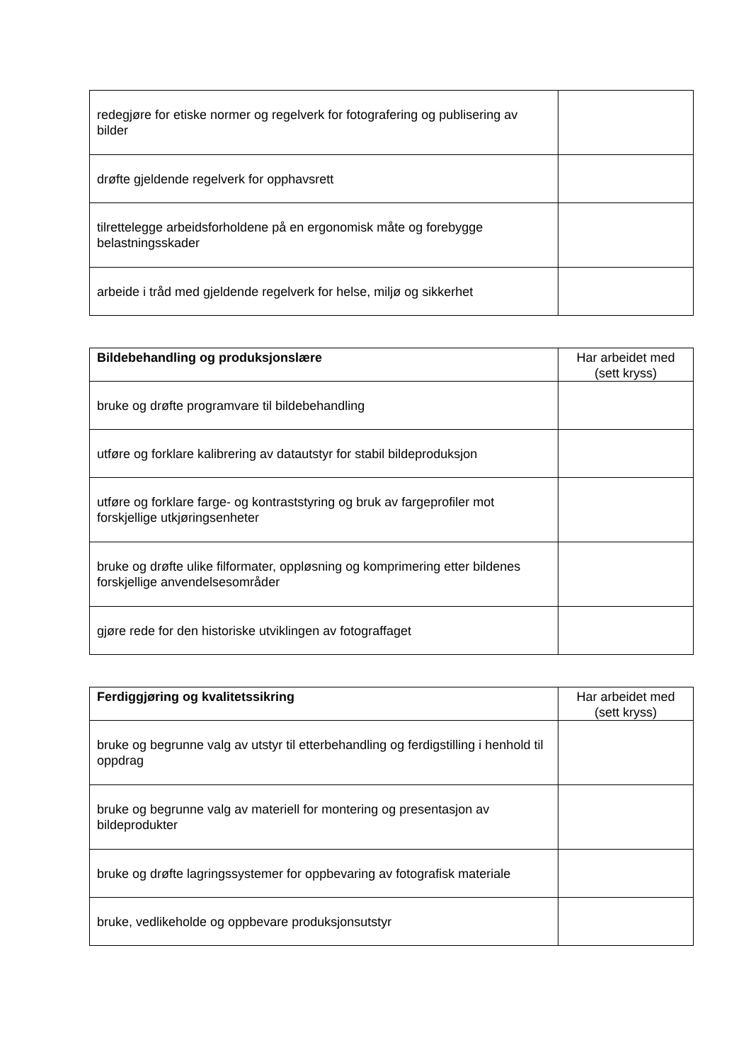| redegjøre for etiske normer og regelverk for fotografering og publisering av bilder | |
| drøfte gjeldende regelverk for opphavsrett | |
| tilrettelegge arbeidsforholdene på en ergonomisk måte og forebygge belastningsskader | |
| arbeide i tråd med gjeldende regelverk for helse, miljø og sikkerhet | |
| Bildebehandling og produksjonslære | Har arbeidet med (sett kryss) |
| --- | --- |
| bruke og drøfte programvare til bildebehandling | |
| utføre og forklare kalibrering av datautstyr for stabil bildeproduksjon | |
| utføre og forklare farge- og kontraststyring og bruk av fargeprofiler mot forskjellige utkjøringsenheter | |
| bruke og drøfte ulike filformater, oppløsning og komprimering etter bildenes forskjellige anvendelsesområder | |
| gjøre rede for den historiske utviklingen av fotograffaget | |
| Ferdiggjøring og kvalitetssikring | Har arbeidet med (sett kryss) |
| --- | --- |
| bruke og begrunne valg av utstyr til etterbehandling og ferdigstilling i henhold til oppdrag | |
| bruke og begrunne valg av materiell for montering og presentasjon av bildeprodukter | |
| bruke og drøfte lagringssystemer for oppbevaring av fotografisk materiale | |
| bruke, vedlikeholde og oppbevare produksjonsutstyr | |